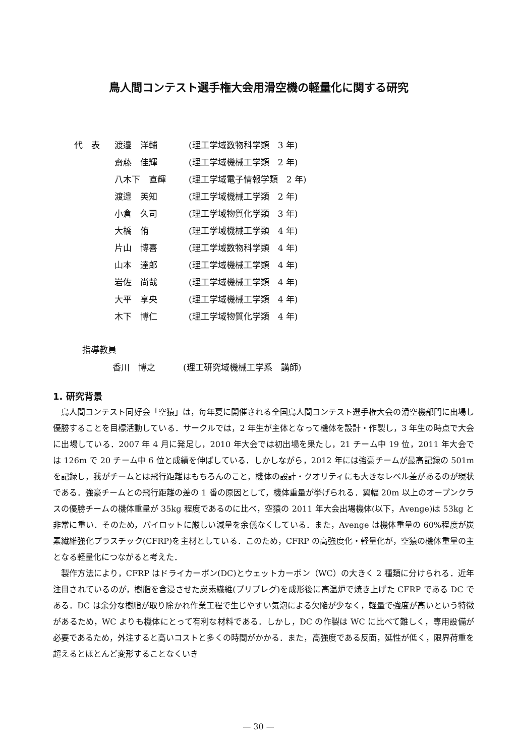鳥人間コンテスト選手権大会用滑空機の軽量化に関する研究
| 代 表 | 渡邉 洋輔 | (理工学域数物科学類 3 年) |
| | 齋藤 佳輝 | (理工学域機械工学類 2 年) |
| | 八木下 直輝 | (理工学域電子情報学類 2 年) |
| | 渡邉 英知 | (理工学域機械工学類 2 年) |
| | 小倉 久司 | (理工学域物質化学類 3 年) |
| | 大橋 侑 | (理工学域機械工学類 4 年) |
| | 片山 博喜 | (理工学域数物科学類 4 年) |
| | 山本 達郎 | (理工学域機械工学類 4 年) |
| | 岩佐 尚哉 | (理工学域機械工学類 4 年) |
| | 大平 享央 | (理工学域機械工学類 4 年) |
| | 木下 博仁 | (理工学域物質化学類 4 年) |
指導教員
香川　博之 (理工研究域機械工学系　講師)
1. 研究背景
鳥人間コンテスト同好会「空猿」は，毎年夏に開催される全国鳥人間コンテスト選手権大会の滑空機部門に出場し優勝することを目標活動している．サークルでは，2 年生が主体となって機体を設計・作製し，3 年生の時点で大会に出場している．2007 年 4 月に発足し，2010 年大会では初出場を果たし，21 チーム中 19 位，2011 年大会では 126m で 20 チーム中 6 位と成績を伸ばしている．しかしながら，2012 年には強豪チームが最高記録の 501m を記録し，我がチームとは飛行距離はもちろんのこと，機体の設計・クオリティにも大きなレベル差があるのが現状である．強豪チームとの飛行距離の差の 1 番の原因として，機体重量が挙げられる．翼幅 20m 以上のオープンクラスの優勝チームの機体重量が 35kg 程度であるのに比べ，空猿の 2011 年大会出場機体(以下，Avenge)は 53kg と非常に重い．そのため，パイロットに厳しい減量を余儀なくしている．また，Avenge は機体重量の 60%程度が炭素繊維強化プラスチック(CFRP)を主材としている．このため，CFRP の高強度化・軽量化が，空猿の機体重量の主となる軽量化につながると考えた．
製作方法により，CFRP はドライカーボン(DC)とウェットカーボン（WC）の大きく 2 種類に分けられる．近年注目されているのが，樹脂を含浸させた炭素繊維(プリプレグ)を成形後に高温炉で焼き上げた CFRP である DC である．DC は余分な樹脂が取り除かれ作業工程で生じやすい気泡による欠陥が少なく，軽量で強度が高いという特徴があるため，WC よりも機体にとって有利な材料である．しかし，DC の作製は WC に比べて難しく，専用設備が必要であるため，外注すると高いコストと多くの時間がかかる．また，高強度である反面，延性が低く，限界荷重を超えるとほとんど変形することなくいき
— 30 —